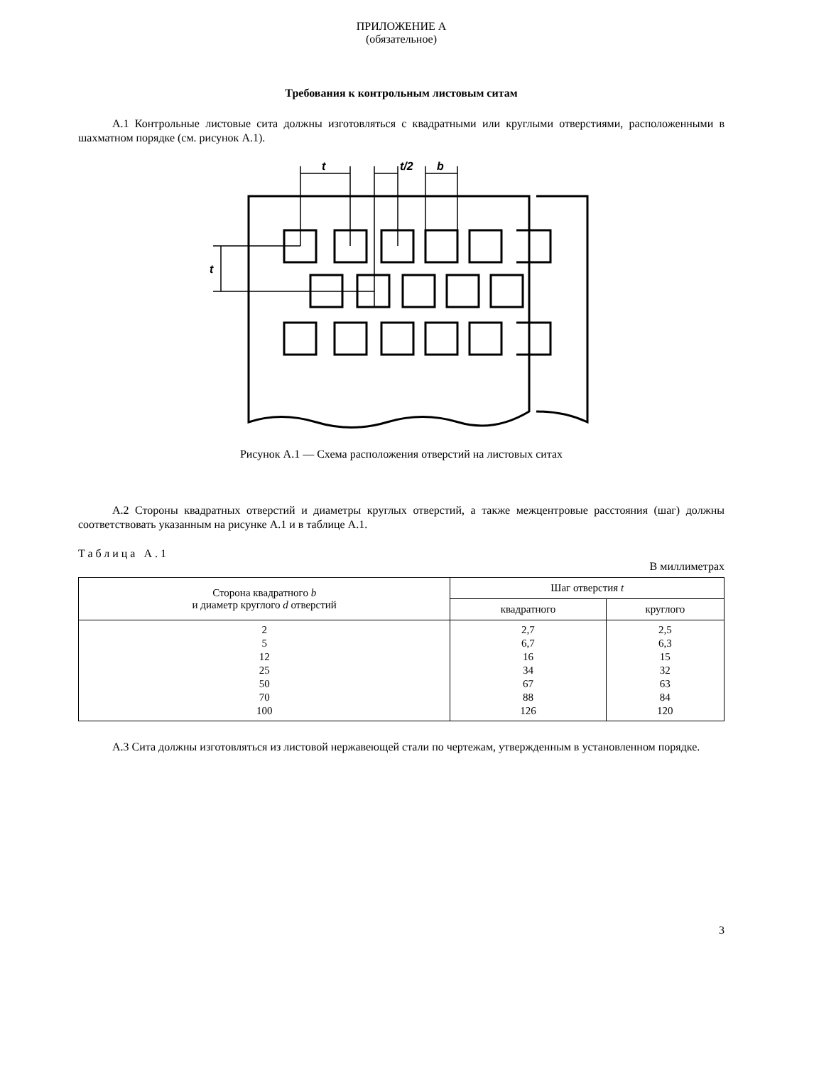ПРИЛОЖЕНИЕ А
(обязательное)
Требования к контрольным листовым ситам
А.1 Контрольные листовые сита должны изготовляться с квадратными или круглыми отверстиями, расположенными в шахматном порядке (см. рисунок А.1).
t
t/2
b
t
Рисунок А.1 — Схема расположения отверстий на листовых ситах
А.2 Стороны квадратных отверстий и диаметры круглых отверстий, а также межцентровые расстояния (шаг) должны соответствовать указанным на рисунке А.1 и в таблице А.1.
Таблица А.1
В миллиметрах
| Сторона квадратного b и диаметр круглого d отверстий | Шаг отверстия t | |
| --- | --- | --- |
| | квадратного | круглого |
| 2 5 12 25 50 70 100 | 2,7 6,7 16 34 67 88 126 | 2,5 6,3 15 32 63 84 120 |
А.3 Сита должны изготовляться из листовой нержавеющей стали по чертежам, утвержденным в установленном порядке.
3